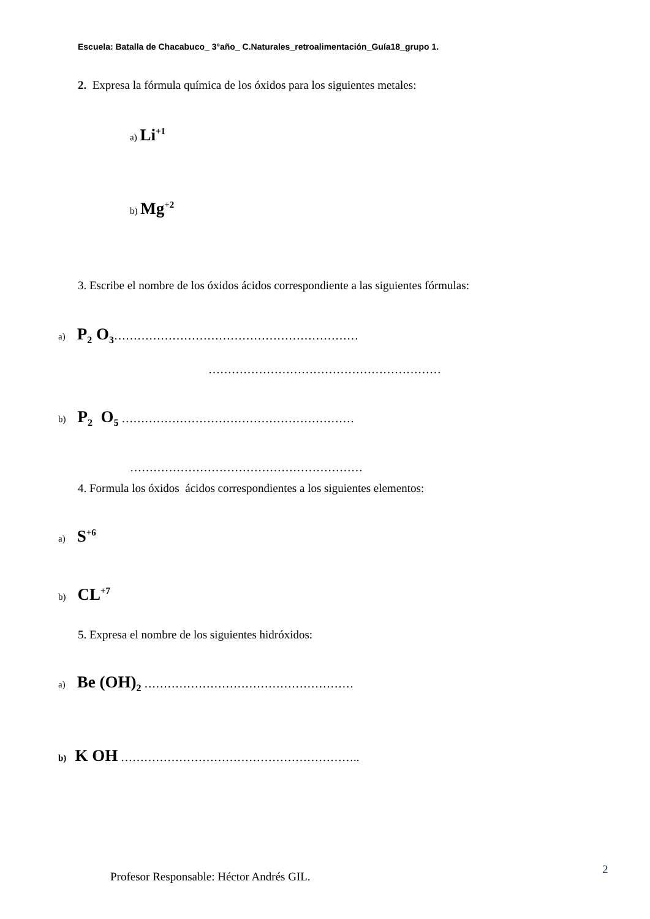Escuela: Batalla de Chacabuco_ 3°año_ C.Naturales_retroalimentación_Guía18_grupo 1.
2. Expresa la fórmula química de los óxidos para los siguientes metales:
a) Li<sup>+1</sup>
b) Mg<sup>+2</sup>
3. Escribe el nombre de los óxidos ácidos correspondiente a las siguientes fórmulas:
a) P<sub>2</sub> O<sub>3</sub>………………………………………………………
……………………………………………………
b) P<sub>2</sub> O<sub>5</sub> ……………………………………………………
……………………………………………………
4. Formula los óxidos ácidos correspondientes a los siguientes elementos:
a) S<sup>+6</sup>
b) CL<sup>+7</sup>
5. Expresa el nombre de los siguientes hidróxidos:
a) Be (OH)<sub>2</sub> ………………………………………………
b) K OH ……………………………………………………..
Profesor Responsable: Héctor Andrés GIL.
2